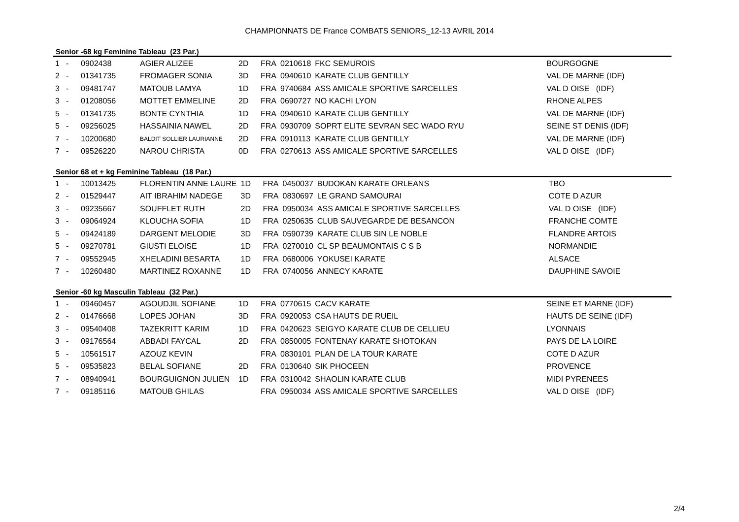CHAMPIONNATS DE France COMBATS SENIORS_12-13 AVRIL 2014
Senior -68 kg Feminine Tableau (23 Par.)
| 1 | - | 0902438 | AGIER ALIZEE | 2D | FRA | 0210618 | FKC SEMUROIS | BOURGOGNE |
| 2 | - | 01341735 | FROMAGER SONIA | 3D | FRA | 0940610 | KARATE CLUB GENTILLY | VAL DE MARNE (IDF) |
| 3 | - | 09481747 | MATOUB LAMYA | 1D | FRA | 9740684 | ASS AMICALE SPORTIVE SARCELLES | VAL D OISE (IDF) |
| 3 | - | 01208056 | MOTTET EMMELINE | 2D | FRA | 0690727 | NO KACHI LYON | RHONE ALPES |
| 5 | - | 01341735 | BONTE CYNTHIA | 1D | FRA | 0940610 | KARATE CLUB GENTILLY | VAL DE MARNE (IDF) |
| 5 | - | 09256025 | HASSAINIA NAWEL | 2D | FRA | 0930709 | SOPRT ELITE SEVRAN SEC WADO RYU | SEINE ST DENIS (IDF) |
| 7 | - | 10200680 | BALDIT SOLLIER LAURIANNE | 2D | FRA | 0910113 | KARATE CLUB GENTILLY | VAL DE MARNE (IDF) |
| 7 | - | 09526220 | NAROU CHRISTA | 0D | FRA | 0270613 | ASS AMICALE SPORTIVE SARCELLES | VAL D OISE (IDF) |
Senior 68 et + kg Feminine Tableau (18 Par.)
| 1 | - | 10013425 | FLORENTIN ANNE LAURE | 1D | FRA | 0450037 | BUDOKAN KARATE ORLEANS | TBO |
| 2 | - | 01529447 | AIT IBRAHIM NADEGE | 3D | FRA | 0830697 | LE GRAND SAMOURAI | COTE D AZUR |
| 3 | - | 09235667 | SOUFFLET RUTH | 2D | FRA | 0950034 | ASS AMICALE SPORTIVE SARCELLES | VAL D OISE (IDF) |
| 3 | - | 09064924 | KLOUCHA SOFIA | 1D | FRA | 0250635 | CLUB SAUVEGARDE DE BESANCON | FRANCHE COMTE |
| 5 | - | 09424189 | DARGENT MELODIE | 3D | FRA | 0590739 | KARATE CLUB SIN LE NOBLE | FLANDRE ARTOIS |
| 5 | - | 09270781 | GIUSTI ELOISE | 1D | FRA | 0270010 | CL SP BEAUMONTAIS C S B | NORMANDIE |
| 7 | - | 09552945 | XHELADINI BESARTA | 1D | FRA | 0680006 | YOKUSEI KARATE | ALSACE |
| 7 | - | 10260480 | MARTINEZ ROXANNE | 1D | FRA | 0740056 | ANNECY KARATE | DAUPHINE SAVOIE |
Senior -60 kg Masculin Tableau (32 Par.)
| 1 | - | 09460457 | AGOUDJIL SOFIANE | 1D | FRA | 0770615 | CACV KARATE | SEINE ET MARNE (IDF) |
| 2 | - | 01476668 | LOPES JOHAN | 3D | FRA | 0920053 | CSA HAUTS DE RUEIL | HAUTS DE SEINE (IDF) |
| 3 | - | 09540408 | TAZEKRITT KARIM | 1D | FRA | 0420623 | SEIGYO KARATE CLUB DE CELLIEU | LYONNAIS |
| 3 | - | 09176564 | ABBADI FAYCAL | 2D | FRA | 0850005 | FONTENAY KARATE SHOTOKAN | PAYS DE LA LOIRE |
| 5 | - | 10561517 | AZOUZ KEVIN | | FRA | 0830101 | PLAN DE LA TOUR KARATE | COTE D AZUR |
| 5 | - | 09535823 | BELAL SOFIANE | 2D | FRA | 0130640 | SIK PHOCEEN | PROVENCE |
| 7 | - | 08940941 | BOURGUIGNON JULIEN | 1D | FRA | 0310042 | SHAOLIN KARATE CLUB | MIDI PYRENEES |
| 7 | - | 09185116 | MATOUB GHILAS | | FRA | 0950034 | ASS AMICALE SPORTIVE SARCELLES | VAL D OISE (IDF) |
2/4